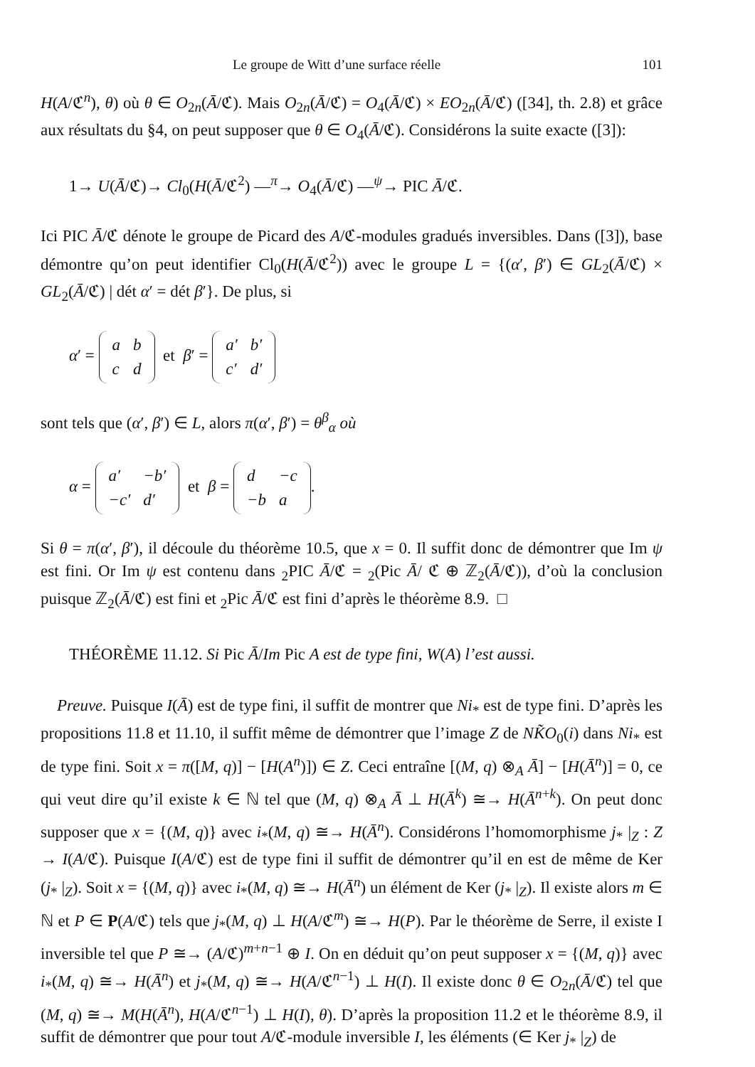Le groupe de Witt d’une surface réelle 101
H(A/ℭ<sup>n</sup>), θ) où θ ∈ O<sub>2n</sub>(Ā/ℭ). Mais O<sub>2n</sub>(Ā/ℭ) = O<sub>4</sub>(Ā/ℭ) × EO<sub>2n</sub>(Ā/ℭ) ([34], th. 2.8) et grâce aux résultats du §4, on peut supposer que θ ∈ O<sub>4</sub>(Ā/ℭ). Considérons la suite exacte ([3]):
1→ U(Ā/ℭ)→ Cl<sub>0</sub>(H(Ā/ℭ<sup>2</sup>) —<sup>π</sup>→ O<sub>4</sub>(Ā/ℭ) —<sup>ψ</sup>→ PIC Ā/ℭ.
Ici PIC Ā/ℭ dénote le groupe de Picard des A/ℭ-modules gradués inversibles. Dans ([3]), base démontre qu’on peut identifier Cl<sub>0</sub>(H(Ā/ℭ<sup>2</sup>)) avec le groupe L = {(α′, β′) ∈ GL<sub>2</sub>(Ā/ℭ) × GL<sub>2</sub>(Ā/ℭ) | dét α′ = dét β′}. De plus, si
α′ =
| a | b |
| c | d |
et β′ =
| a′ | b′ |
| c′ | d′ |
sont tels que (α′, β′) ∈ L, alors π(α′, β′) = θ<sup>β</sup><sub>α</sub> où
α =
| a′ | −b′ |
| −c′ | d′ |
et β =
| d | −c |
| −b | a |
.
Si θ = π(α′, β′), il découle du théorème 10.5, que x = 0. Il suffit donc de démontrer que Im ψ est fini. Or Im ψ est contenu dans <sub>2</sub>PIC Ā/ℭ = <sub>2</sub>(Pic Ā/ ℭ ⊕ ℤ<sub>2</sub>(Ā/ℭ)), d’où la conclusion puisque ℤ<sub>2</sub>(Ā/ℭ) est fini et <sub>2</sub>Pic Ā/ℭ est fini d’après le théorème 8.9. □
THÉORÈME 11.12. Si Pic Ā/Im Pic A est de type fini, W(A) l’est aussi.
Preuve. Puisque I(Ā) est de type fini, il suffit de montrer que Ni<sub>*</sub> est de type fini. D’après les propositions 11.8 et 11.10, il suffit même de démontrer que l’image Z de NK̃O<sub>0</sub>(i) dans Ni<sub>*</sub> est de type fini. Soit x = π([M, q)] − [H(A<sup>n</sup>)]) ∈ Z. Ceci entraîne [(M, q) ⊗<sub>A</sub> Ā] − [H(Ā<sup>n</sup>)] = 0, ce qui veut dire qu’il existe k ∈ ℕ tel que (M, q) ⊗<sub>A</sub> Ā ⊥ H(Ā<sup>k</sup>) ≅→ H(Ā<sup>n+k</sup>). On peut donc supposer que x = {(M, q)} avec i<sub>*</sub>(M, q) ≅→ H(Ā<sup>n</sup>). Considérons l’homomorphisme j<sub>*</sub> |<sub>Z</sub> : Z → I(A/ℭ). Puisque I(A/ℭ) est de type fini il suffit de démontrer qu’il en est de même de Ker (j<sub>*</sub> |<sub>Z</sub>). Soit x = {(M, q)} avec i<sub>*</sub>(M, q) ≅→ H(Ā<sup>n</sup>) un élément de Ker (j<sub>*</sub> |<sub>Z</sub>). Il existe alors m ∈ ℕ et P ∈ P(A/ℭ) tels que j<sub>*</sub>(M, q) ⊥ H(A/ℭ<sup>m</sup>) ≅→ H(P). Par le théorème de Serre, il existe I inversible tel que P ≅→ (A/ℭ)<sup>m+n−1</sup> ⊕ I. On en déduit qu’on peut supposer x = {(M, q)} avec i<sub>*</sub>(M, q) ≅→ H(Ā<sup>n</sup>) et j<sub>*</sub>(M, q) ≅→ H(A/ℭ<sup>n−1</sup>) ⊥ H(I). Il existe donc θ ∈ O<sub>2n</sub>(Ā/ℭ) tel que (M, q) ≅→ M(H(Ā<sup>n</sup>), H(A/ℭ<sup>n−1</sup>) ⊥ H(I), θ). D’après la proposition 11.2 et le théorème 8.9, il suffit de démontrer que pour tout A/ℭ-module inversible I, les éléments (∈ Ker j<sub>*</sub> |<sub>Z</sub>) de